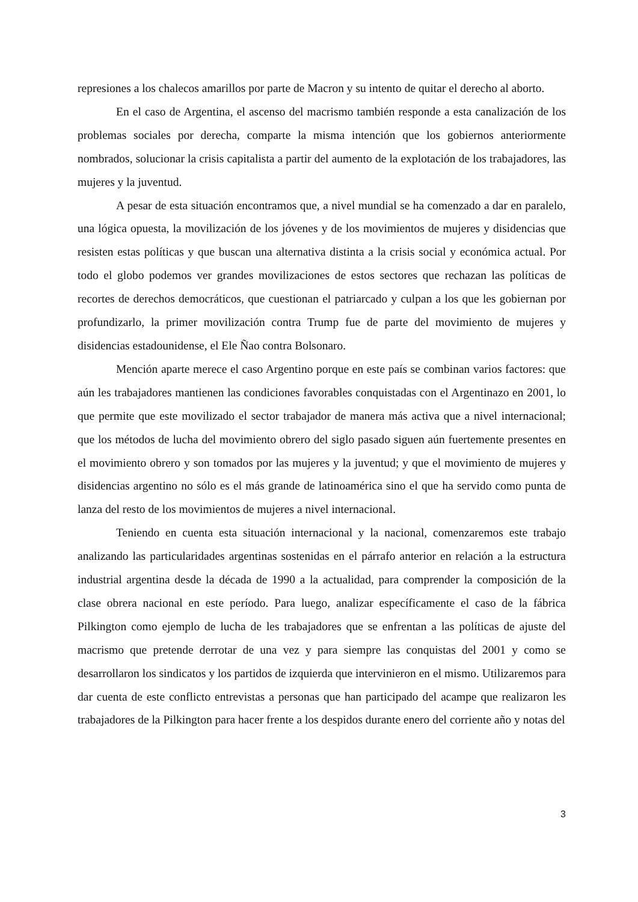represiones a los chalecos amarillos por parte de Macron y su intento de quitar el derecho al aborto.
En el caso de Argentina, el ascenso del macrismo también responde a esta canalización de los problemas sociales por derecha, comparte la misma intención que los gobiernos anteriormente nombrados, solucionar la crisis capitalista a partir del aumento de la explotación de los trabajadores, las mujeres y la juventud.
A pesar de esta situación encontramos que, a nivel mundial se ha comenzado a dar en paralelo, una lógica opuesta, la movilización de los jóvenes y de los movimientos de mujeres y disidencias que resisten estas políticas y que buscan una alternativa distinta a la crisis social y económica actual. Por todo el globo podemos ver grandes movilizaciones de estos sectores que rechazan las políticas de recortes de derechos democráticos, que cuestionan el patriarcado y culpan a los que les gobiernan por profundizarlo, la primer movilización contra Trump fue de parte del movimiento de mujeres y disidencias estadounidense, el Ele Ñao contra Bolsonaro.
Mención aparte merece el caso Argentino porque en este país se combinan varios factores: que aún les trabajadores mantienen las condiciones favorables conquistadas con el Argentinazo en 2001, lo que permite que este movilizado el sector trabajador de manera más activa que a nivel internacional; que los métodos de lucha del movimiento obrero del siglo pasado siguen aún fuertemente presentes en el movimiento obrero y son tomados por las mujeres y la juventud; y que el movimiento de mujeres y disidencias argentino no sólo es el más grande de latinoamérica sino el que ha servido como punta de lanza del resto de los movimientos de mujeres a nivel internacional.
Teniendo en cuenta esta situación internacional y la nacional, comenzaremos este trabajo analizando las particularidades argentinas sostenidas en el párrafo anterior en relación a la estructura industrial argentina desde la década de 1990 a la actualidad, para comprender la composición de la clase obrera nacional en este período. Para luego, analizar específicamente el caso de la fábrica Pilkington como ejemplo de lucha de les trabajadores que se enfrentan a las políticas de ajuste del macrismo que pretende derrotar de una vez y para siempre las conquistas del 2001 y como se desarrollaron los sindicatos y los partidos de izquierda que intervinieron en el mismo. Utilizaremos para dar cuenta de este conflicto entrevistas a personas que han participado del acampe que realizaron les trabajadores de la Pilkington para hacer frente a los despidos durante enero del corriente año y notas del
3